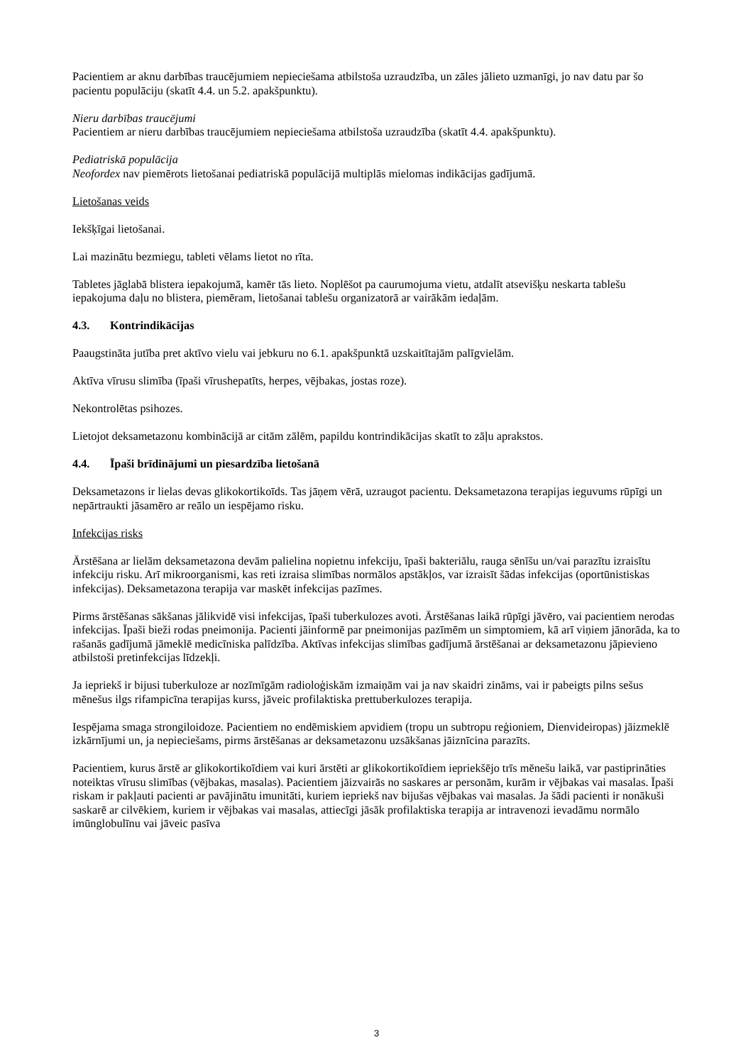Pacientiem ar aknu darbības traucējumiem nepieciešama atbilstoša uzraudzība, un zāles jālieto uzmanīgi, jo nav datu par šo pacientu populāciju (skatīt 4.4. un 5.2. apakšpunktu).
Nieru darbības traucējumi
Pacientiem ar nieru darbības traucējumiem nepieciešama atbilstoša uzraudzība (skatīt 4.4. apakšpunktu).
Pediatriskā populācija
Neofordex nav piemērots lietošanai pediatriskā populācijā multiplās mielomas indikācijas gadījumā.
Lietošanas veids
Iekšķīgai lietošanai.
Lai mazinātu bezmiegu, tableti vēlams lietot no rīta.
Tabletes jāglabā blistera iepakojumā, kamēr tās lieto. Noplēšot pa caurumojuma vietu, atdalīt atsevišķu neskarta tablešu iepakojuma daļu no blistera, piemēram, lietošanai tablešu organizatorā ar vairākām iedaļām.
4.3. Kontrindikācijas
Paaugstināta jutība pret aktīvo vielu vai jebkuru no 6.1. apakšpunktā uzskaitītajām palīgvielām.
Aktīva vīrusu slimība (īpaši vīrushepatīts, herpes, vējbakas, jostas roze).
Nekontrolētas psihozes.
Lietojot deksametazonu kombinācijā ar citām zālēm, papildu kontrindikācijas skatīt to zāļu aprakstos.
4.4. Īpaši brīdinājumi un piesardzība lietošanā
Deksametazons ir lielas devas glikokortikoīds. Tas jāņem vērā, uzraugot pacientu. Deksametazona terapijas ieguvums rūpīgi un nepārtraukti jāsamēro ar reālo un iespējamo risku.
Infekcijas risks
Ārstēšana ar lielām deksametazona devām palielina nopietnu infekciju, īpaši bakteriālu, rauga sēnīšu un/vai parazītu izraisītu infekciju risku. Arī mikroorganismi, kas reti izraisa slimības normālos apstākļos, var izraisīt šādas infekcijas (oportūnistiskas infekcijas). Deksametazona terapija var maskēt infekcijas pazīmes.
Pirms ārstēšanas sākšanas jālikvidē visi infekcijas, īpaši tuberkulozes avoti. Ārstēšanas laikā rūpīgi jāvēro, vai pacientiem nerodas infekcijas. Īpaši bieži rodas pneimonija. Pacienti jāinformē par pneimonijas pazīmēm un simptomiem, kā arī viņiem jānorāda, ka to rašanās gadījumā jāmeklē medicīniska palīdzība. Aktīvas infekcijas slimības gadījumā ārstēšanai ar deksametazonu jāpievieno atbilstoši pretinfekcijas līdzekļi.
Ja iepriekš ir bijusi tuberkuloze ar nozīmīgām radioloģiskām izmaiņām vai ja nav skaidri zināms, vai ir pabeigts pilns sešus mēnešus ilgs rifampicīna terapijas kurss, jāveic profilaktiska prettuberkulozes terapija.
Iespējama smaga strongiloidoze. Pacientiem no endēmiskiem apvidiem (tropu un subtropu reģioniem, Dienvideiropas) jāizmeklē izkārnījumi un, ja nepieciešams, pirms ārstēšanas ar deksametazonu uzsākšanas jāiznīcina parazīts.
Pacientiem, kurus ārstē ar glikokortikoīdiem vai kuri ārstēti ar glikokortikoīdiem iepriekšējo trīs mēnešu laikā, var pastiprināties noteiktas vīrusu slimības (vējbakas, masalas). Pacientiem jāizvairās no saskares ar personām, kurām ir vējbakas vai masalas. Īpaši riskam ir pakļauti pacienti ar pavājinātu imunitāti, kuriem iepriekš nav bijušas vējbakas vai masalas. Ja šādi pacienti ir nonākuši saskarē ar cilvēkiem, kuriem ir vējbakas vai masalas, attiecīgi jāsāk profilaktiska terapija ar intravenozi ievadāmu normālo imūnglobulīnu vai jāveic pasīva
3